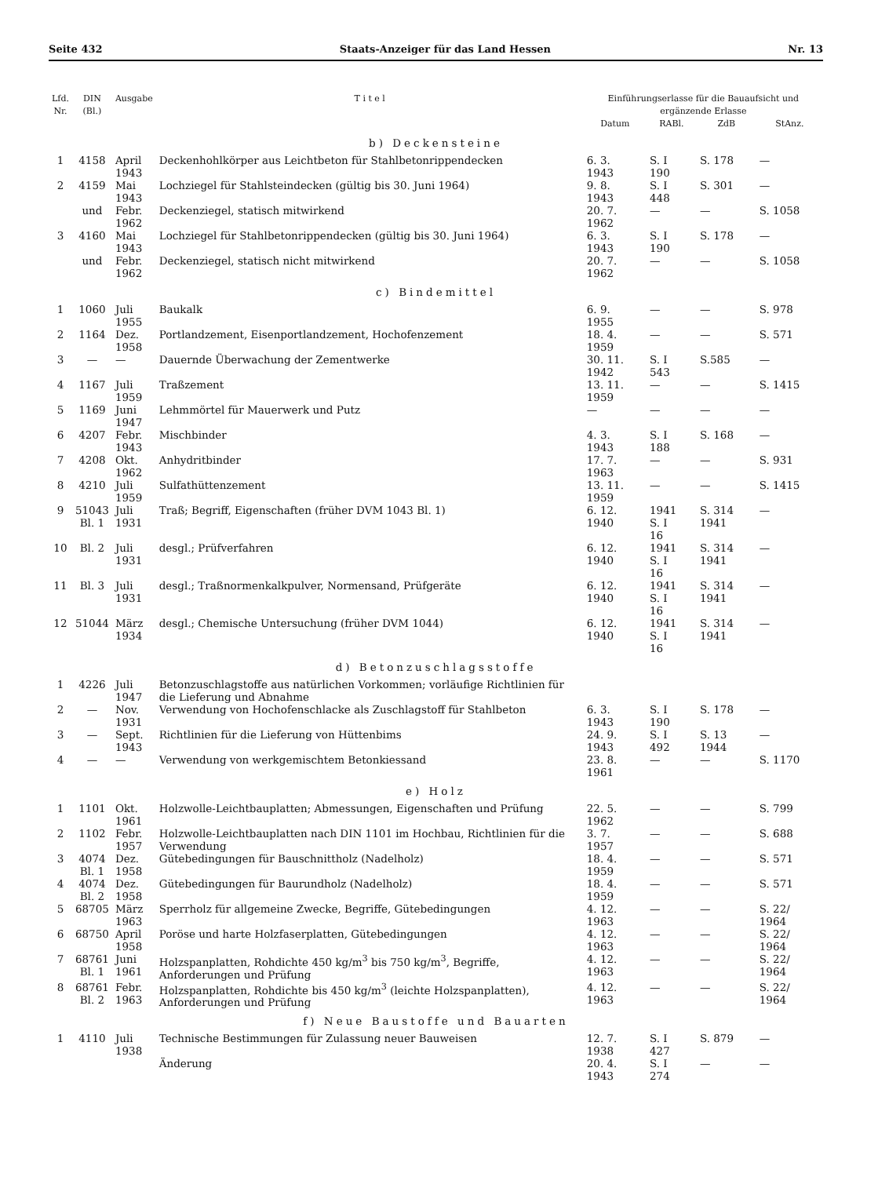Seite 432 Staats-Anzeiger für das Land Hessen Nr. 13
| Lfd. Nr. | DIN (Bl.) | Ausgabe | T i t e l | Einführungserlasse für die Bauaufsicht und ergänzende Erlasse | | | |
| --- | --- | --- | --- | --- | --- | --- | --- |
| | | | | Datum | RABl. | ZdB | StAnz. |
| b) Deckensteine | | | | | | | |
| 1 | 4158 | April 1943 | Deckenhohlkörper aus Leichtbeton für Stahlbetonrippendecken | 6. 3. 1943 | S. I 190 | S. 178 | — |
| 2 | 4159 | Mai 1943 | Lochziegel für Stahlsteindecken (gültig bis 30. Juni 1964) | 9. 8. 1943 | S. I 448 | S. 301 | — |
| | und | Febr. 1962 | Deckenziegel, statisch mitwirkend | 20. 7. 1962 | — | — | S. 1058 |
| 3 | 4160 | Mai 1943 | Lochziegel für Stahlbetonrippendecken (gültig bis 30. Juni 1964) | 6. 3. 1943 | S. I 190 | S. 178 | — |
| | und | Febr. 1962 | Deckenziegel, statisch nicht mitwirkend | 20. 7. 1962 | — | — | S. 1058 |
| c) Bindemittel | | | | | | | |
| 1 | 1060 | Juli 1955 | Baukalk | 6. 9. 1955 | — | — | S. 978 |
| 2 | 1164 | Dez. 1958 | Portlandzement, Eisenportlandzement, Hochofenzement | 18. 4. 1959 | — | — | S. 571 |
| 3 | — | — | Dauernde Überwachung der Zementwerke | 30. 11. 1942 | S. I 543 | S.585 | — |
| 4 | 1167 | Juli 1959 | Traßzement | 13. 11. 1959 | — | — | S. 1415 |
| 5 | 1169 | Juni 1947 | Lehmmörtel für Mauerwerk und Putz | — | — | — | — |
| 6 | 4207 | Febr. 1943 | Mischbinder | 4. 3. 1943 | S. I 188 | S. 168 | — |
| 7 | 4208 | Okt. 1962 | Anhydritbinder | 17. 7. 1963 | — | — | S. 931 |
| 8 | 4210 | Juli 1959 | Sulfathüttenzement | 13. 11. 1959 | — | — | S. 1415 |
| 9 | 51043 Bl. 1 | Juli 1931 | Traß; Begriff, Eigenschaften (früher DVM 1043 Bl. 1) | 6. 12. 1940 | 1941 S. I 16 | S. 314 1941 | — |
| 10 | Bl. 2 | Juli 1931 | desgl.; Prüfverfahren | 6. 12. 1940 | 1941 S. I 16 | S. 314 1941 | — |
| 11 | Bl. 3 | Juli 1931 | desgl.; Traßnormenkalkpulver, Normensand, Prüfgeräte | 6. 12. 1940 | 1941 S. I 16 | S. 314 1941 | — |
| 12 | 51044 | März 1934 | desgl.; Chemische Untersuchung (früher DVM 1044) | 6. 12. 1940 | 1941 S. I 16 | S. 314 1941 | — |
| d) Betonzuschlagsstoffe | | | | | | | |
| 1 | 4226 | Juli 1947 | Betonzuschlagstoffe aus natürlichen Vorkommen; vorläufige Richtlinien für die Lieferung und Abnahme | | | | |
| 2 | — | Nov. 1931 | Verwendung von Hochofenschlacke als Zuschlagstoff für Stahlbeton | 6. 3. 1943 | S. I 190 | S. 178 | — |
| 3 | — | Sept. 1943 | Richtlinien für die Lieferung von Hüttenbims | 24. 9. 1943 | S. I 492 | S. 13 1944 | — |
| 4 | — | — | Verwendung von werkgemischtem Betonkiessand | 23. 8. 1961 | — | — | S. 1170 |
| e) Holz | | | | | | | |
| 1 | 1101 | Okt. 1961 | Holzwolle-Leichtbauplatten; Abmessungen, Eigenschaften und Prüfung | 22. 5. 1962 | — | — | S. 799 |
| 2 | 1102 | Febr. 1957 | Holzwolle-Leichtbauplatten nach DIN 1101 im Hochbau, Richtlinien für die Verwendung | 3. 7. 1957 | — | — | S. 688 |
| 3 | 4074 Bl. 1 | Dez. 1958 | Gütebedingungen für Bauschnittholz (Nadelholz) | 18. 4. 1959 | — | — | S. 571 |
| 4 | 4074 Bl. 2 | Dez. 1958 | Gütebedingungen für Baurundholz (Nadelholz) | 18. 4. 1959 | — | — | S. 571 |
| 5 | 68705 | März 1963 | Sperrholz für allgemeine Zwecke, Begriffe, Gütebedingungen | 4. 12. 1963 | — | — | S. 22/ 1964 |
| 6 | 68750 | April 1958 | Poröse und harte Holzfaserplatten, Gütebedingungen | 4. 12. 1963 | — | — | S. 22/ 1964 |
| 7 | 68761 Bl. 1 | Juni 1961 | Holzspanplatten, Rohdichte 450 kg/m<sup>3</sup> bis 750 kg/m<sup>3</sup>, Begriffe, Anforderungen und Prüfung | 4. 12. 1963 | — | — | S. 22/ 1964 |
| 8 | 68761 Bl. 2 | Febr. 1963 | Holzspanplatten, Rohdichte bis 450 kg/m<sup>3</sup> (leichte Holzspanplatten), Anforderungen und Prüfung | 4. 12. 1963 | — | — | S. 22/ 1964 |
| f) Neue Baustoffe und Bauarten | | | | | | | |
| 1 | 4110 | Juli 1938 | Technische Bestimmungen für Zulassung neuer Bauweisen | 12. 7. 1938 | S. I 427 | S. 879 | — |
| | | | Änderung | 20. 4. 1943 | S. I 274 | — | — |